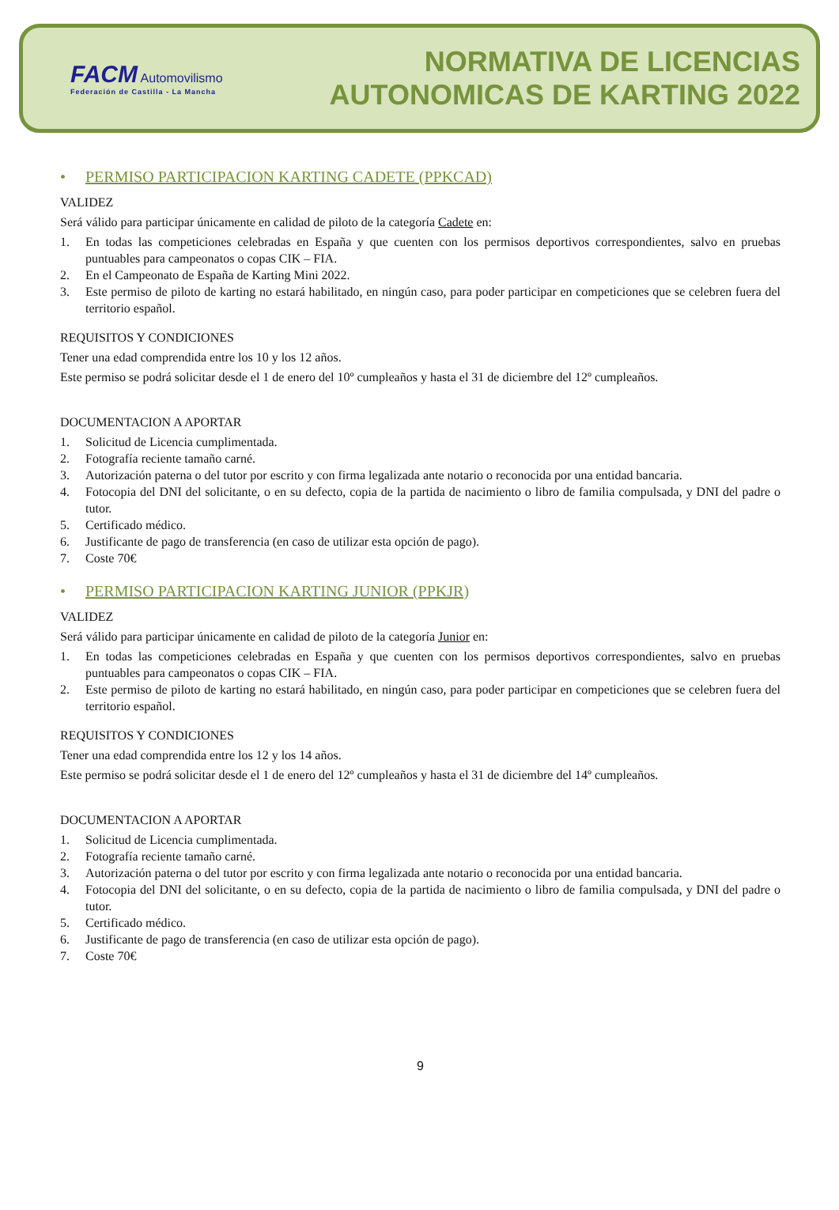FACM Automovilismo
Federación de Castilla - La Mancha
NORMATIVA DE LICENCIAS
AUTONOMICAS DE KARTING 2022
• PERMISO PARTICIPACION KARTING CADETE (PPKCAD)
VALIDEZ
Será válido para participar únicamente en calidad de piloto de la categoría Cadete en:
1. En todas las competiciones celebradas en España y que cuenten con los permisos deportivos correspondientes, salvo en pruebas puntuables para campeonatos o copas CIK – FIA.
2. En el Campeonato de España de Karting Mini 2022.
3. Este permiso de piloto de karting no estará habilitado, en ningún caso, para poder participar en competiciones que se celebren fuera del territorio español.
REQUISITOS Y CONDICIONES
Tener una edad comprendida entre los 10 y los 12 años.
Este permiso se podrá solicitar desde el 1 de enero del 10º cumpleaños y hasta el 31 de diciembre del 12º cumpleaños.
DOCUMENTACION A APORTAR
1. Solicitud de Licencia cumplimentada.
2. Fotografía reciente tamaño carné.
3. Autorización paterna o del tutor por escrito y con firma legalizada ante notario o reconocida por una entidad bancaria.
4. Fotocopia del DNI del solicitante, o en su defecto, copia de la partida de nacimiento o libro de familia compulsada, y DNI del padre o tutor.
5. Certificado médico.
6. Justificante de pago de transferencia (en caso de utilizar esta opción de pago).
7. Coste 70€
• PERMISO PARTICIPACION KARTING JUNIOR (PPKJR)
VALIDEZ
Será válido para participar únicamente en calidad de piloto de la categoría Junior en:
1. En todas las competiciones celebradas en España y que cuenten con los permisos deportivos correspondientes, salvo en pruebas puntuables para campeonatos o copas CIK – FIA.
2. Este permiso de piloto de karting no estará habilitado, en ningún caso, para poder participar en competiciones que se celebren fuera del territorio español.
REQUISITOS Y CONDICIONES
Tener una edad comprendida entre los 12 y los 14 años.
Este permiso se podrá solicitar desde el 1 de enero del 12º cumpleaños y hasta el 31 de diciembre del 14º cumpleaños.
DOCUMENTACION A APORTAR
1. Solicitud de Licencia cumplimentada.
2. Fotografía reciente tamaño carné.
3. Autorización paterna o del tutor por escrito y con firma legalizada ante notario o reconocida por una entidad bancaria.
4. Fotocopia del DNI del solicitante, o en su defecto, copia de la partida de nacimiento o libro de familia compulsada, y DNI del padre o tutor.
5. Certificado médico.
6. Justificante de pago de transferencia (en caso de utilizar esta opción de pago).
7. Coste 70€
9